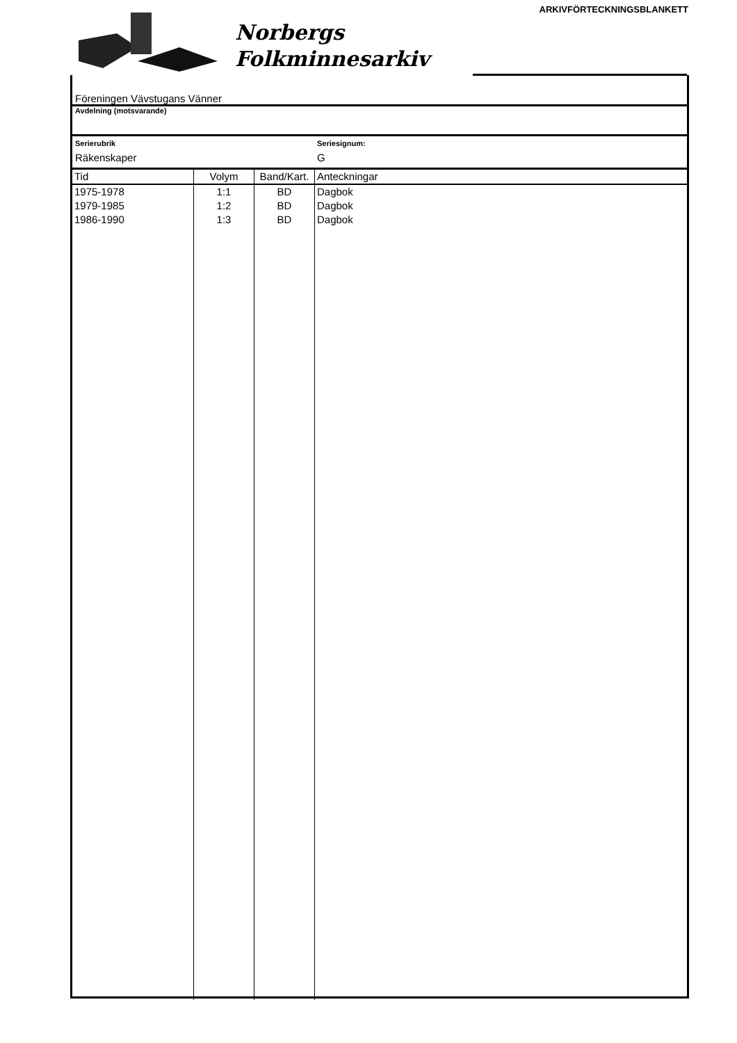ARKIVFÖRTECKNINGSBLANKETT
Norbergs
Folkminnesarkiv
Föreningen Vävstugans Vänner
Avdelning (motsvarande)
Serierubrik
Räkenskaper
Seriesignum:
G
| Tid | Volym | Band/Kart. | Anteckningar |
| --- | --- | --- | --- |
| 1975-1978 | 1:1 | BD | Dagbok |
| 1979-1985 | 1:2 | BD | Dagbok |
| 1986-1990 | 1:3 | BD | Dagbok |